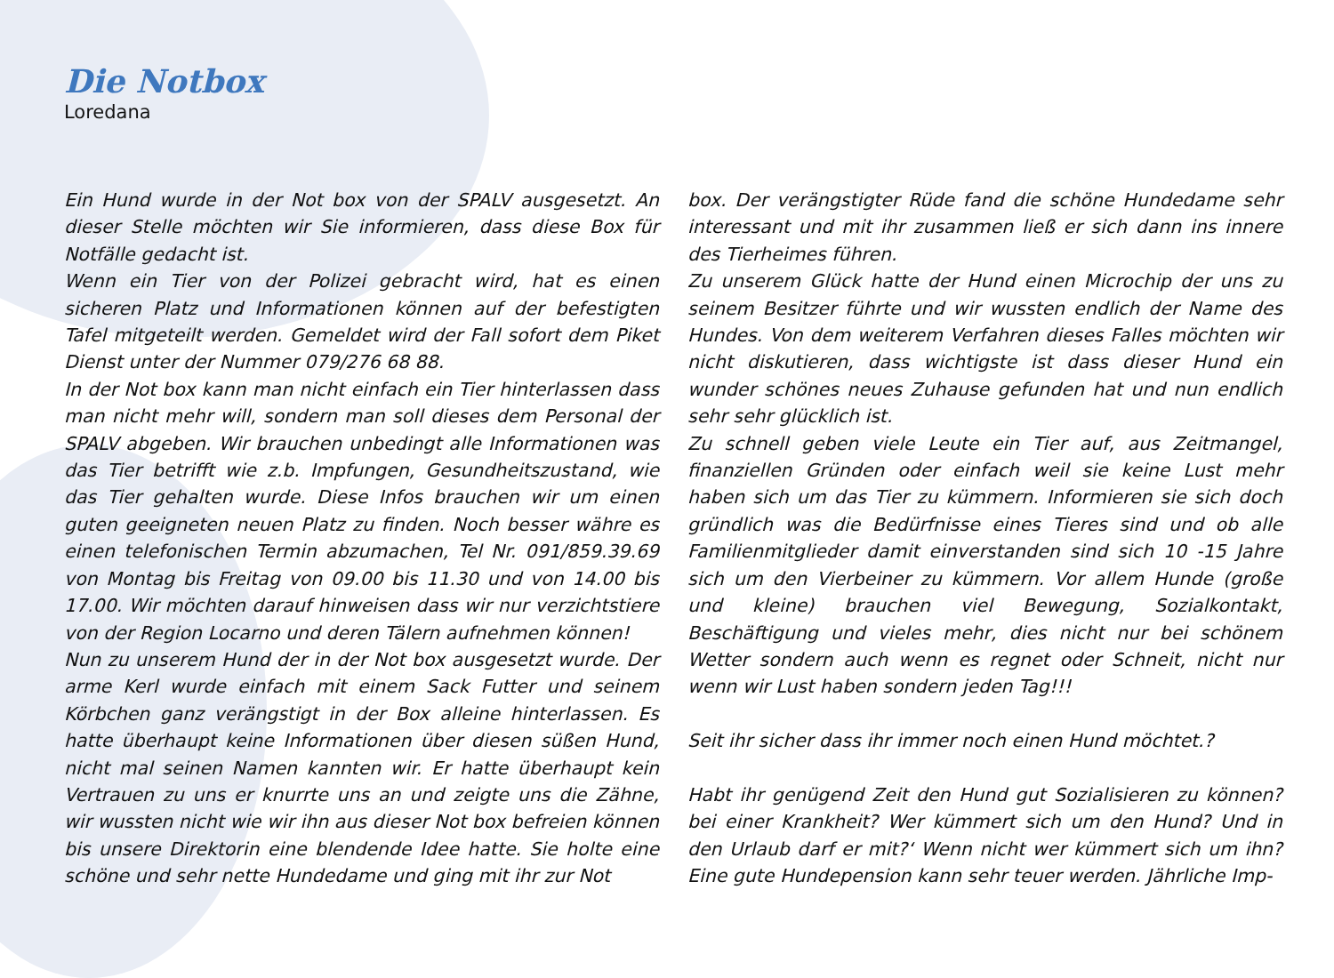Die Notbox
Loredana
Ein Hund wurde in der Not box von der SPALV ausgesetzt. An dieser Stelle möchten wir Sie informieren, dass diese Box für Notfälle gedacht ist.
Wenn ein Tier von der Polizei gebracht wird, hat es einen sicheren Platz und Informationen können auf der befestigten Tafel mitgeteilt werden. Gemeldet wird der Fall sofort dem Piket Dienst unter der Nummer 079/276 68 88.
In der Not box kann man nicht einfach ein Tier hinterlassen dass man nicht mehr will, sondern man soll dieses dem Personal der SPALV abgeben. Wir brauchen unbedingt alle Informationen was das Tier betrifft wie z.b. Impfungen, Gesundheitszustand, wie das Tier gehalten wurde. Diese Infos brauchen wir um einen guten geeigneten neuen Platz zu finden. Noch besser währe es einen telefonischen Termin abzumachen, Tel Nr. 091/859.39.69 von Montag bis Freitag von 09.00 bis 11.30 und von 14.00 bis 17.00. Wir möchten darauf hinweisen dass wir nur verzichtstiere von der Region Locarno und deren Tälern aufnehmen können!
Nun zu unserem Hund der in der Not box ausgesetzt wurde. Der arme Kerl wurde einfach mit einem Sack Futter und seinem Körbchen ganz verängstigt in der Box alleine hinterlassen. Es hatte überhaupt keine Informationen über diesen süßen Hund, nicht mal seinen Namen kannten wir. Er hatte überhaupt kein Vertrauen zu uns er knurrte uns an und zeigte uns die Zähne, wir wussten nicht wie wir ihn aus dieser Not box befreien können bis unsere Direktorin eine blendende Idee hatte. Sie holte eine schöne und sehr nette Hundedame und ging mit ihr zur Not
box. Der verängstigter Rüde fand die schöne Hundedame sehr interessant und mit ihr zusammen ließ er sich dann ins innere des Tierheimes führen.
Zu unserem Glück hatte der Hund einen Microchip der uns zu seinem Besitzer führte und wir wussten endlich der Name des Hundes. Von dem weiterem Verfahren dieses Falles möchten wir nicht diskutieren, dass wichtigste ist dass dieser Hund ein wunder schönes neues Zuhause gefunden hat und nun endlich sehr sehr glücklich ist.
Zu schnell geben viele Leute ein Tier auf, aus Zeitmangel, finanziellen Gründen oder einfach weil sie keine Lust mehr haben sich um das Tier zu kümmern. Informieren sie sich doch gründlich was die Bedürfnisse eines Tieres sind und ob alle Familienmitglieder damit einverstanden sind sich 10 -15 Jahre sich um den Vierbeiner zu kümmern. Vor allem Hunde (große und kleine) brauchen viel Bewegung, Sozialkontakt, Beschäftigung und vieles mehr, dies nicht nur bei schönem Wetter sondern auch wenn es regnet oder Schneit, nicht nur wenn wir Lust haben sondern jeden Tag!!!
Seit ihr sicher dass ihr immer noch einen Hund möchtet.?
Habt ihr genügend Zeit den Hund gut Sozialisieren zu können? bei einer Krankheit? Wer kümmert sich um den Hund? Und in den Urlaub darf er mit?‘ Wenn nicht wer kümmert sich um ihn? Eine gute Hundepension kann sehr teuer werden. Jährliche Imp-